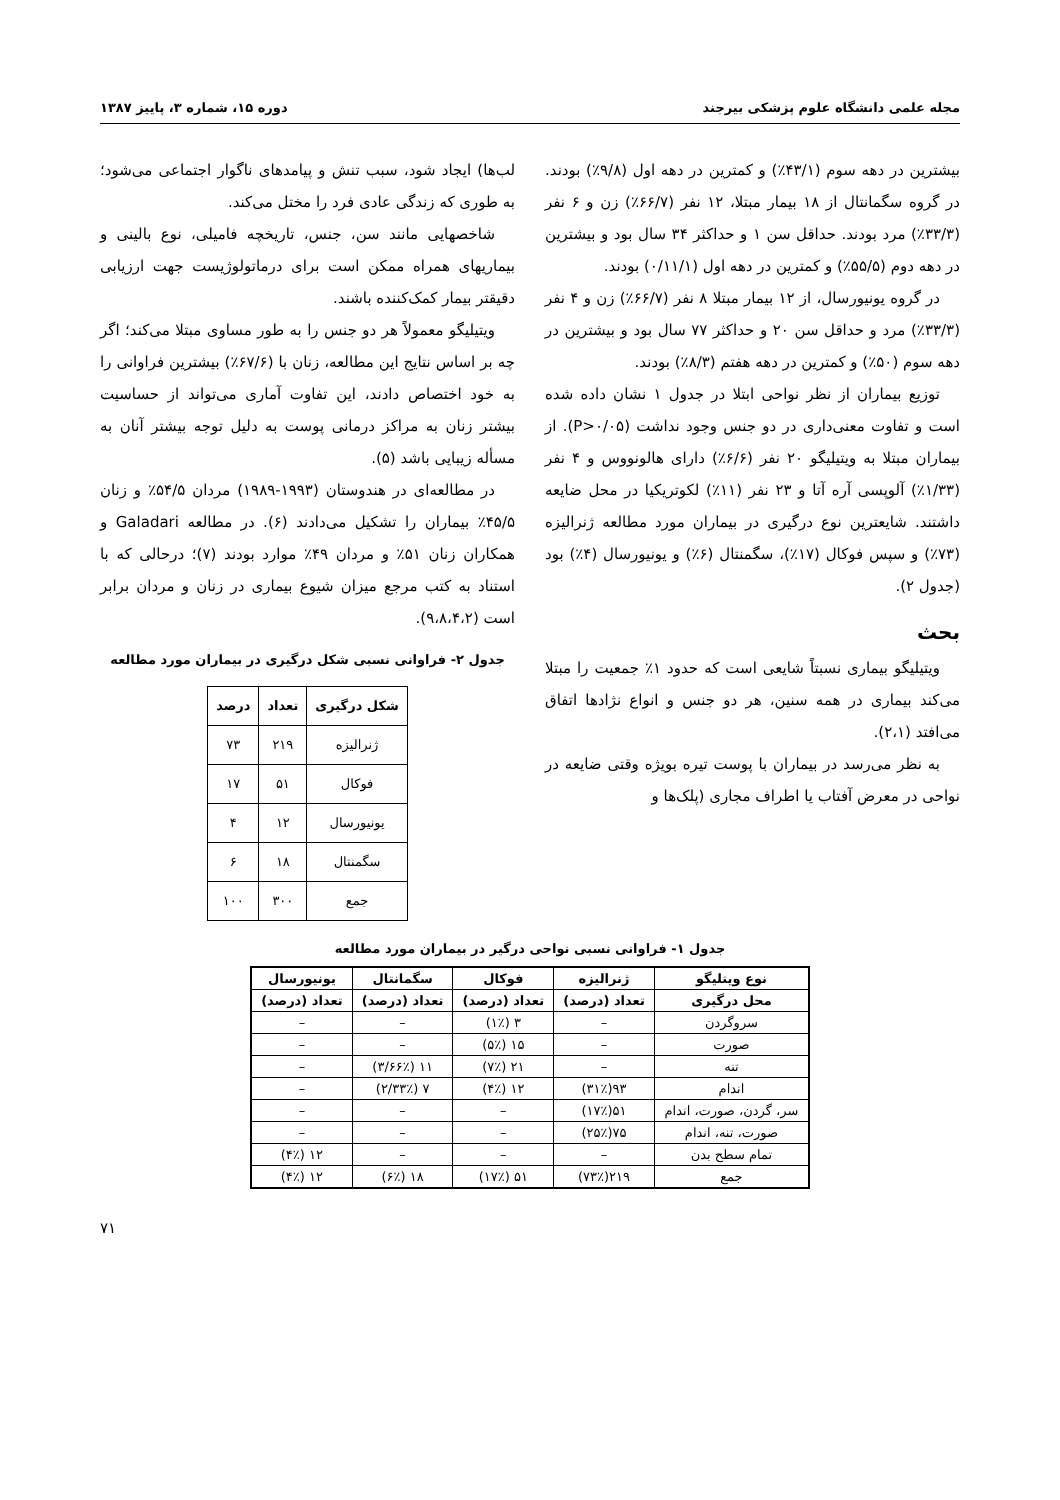مجله علمی دانشگاه علوم پزشکی بیرجند دوره ۱۵، شماره ۳، پاییز ۱۳۸۷
بیشترین در دهه سوم (۴۳/۱٪) و کمترین در دهه اول (۹/۸٪) بودند. در گروه سگمانتال از ۱۸ بیمار مبتلا، ۱۲ نفر (۶۶/۷٪) زن و ۶ نفر (۳۳/۳٪) مرد بودند. حداقل سن ۱ و حداکثر ۳۴ سال بود و بیشترین در دهه دوم (۵۵/۵٪) و کمترین در دهه اول (۰/۱۱/۱) بودند.
در گروه یونیورسال، از ۱۲ بیمار مبتلا ۸ نفر (۶۶/۷٪) زن و ۴ نفر (۳۳/۳٪) مرد و حداقل سن ۲۰ و حداکثر ۷۷ سال بود و بیشترین در دهه سوم (۵۰٪) و کمترین در دهه هفتم (۸/۳٪) بودند.
توزیع بیماران از نظر نواحی ابتلا در جدول ۱ نشان داده شده است و تفاوت معنی‌داری در دو جنس وجود نداشت (P>۰/۰۵). از بیماران مبتلا به ویتیلیگو ۲۰ نفر (۶/۶٪) دارای هالونووس و ۴ نفر (۱/۳۳٪) آلوپسی آره آتا و ۲۳ نفر (۱۱٪) لکوتریکیا در محل ضایعه داشتند. شایعترین نوع درگیری در بیماران مورد مطالعه ژنرالیزه (۷۳٪) و سپس فوکال (۱۷٪)، سگمنتال (۶٪) و یونیورسال (۴٪) بود (جدول ۲).
بحث
ویتیلیگو بیماری نسبتاً شایعی است که حدود ۱٪ جمعیت را مبتلا می‌کند بیماری در همه سنین، هر دو جنس و انواع نژادها اتفاق می‌افتد (۲،۱).
به نظر می‌رسد در بیماران با پوست تیره بویژه وقتی ضایعه در نواحی در معرض آفتاب یا اطراف مجاری (پلک‌ها و
لب‌ها) ایجاد شود، سبب تنش و پیامدهای ناگوار اجتماعی می‌شود؛ به طوری که زندگی عادی فرد را مختل می‌کند.
شاخصهایی مانند سن، جنس، تاریخچه فامیلی، نوع بالینی و بیماریهای همراه ممکن است برای درماتولوژیست جهت ارزیابی دقیقتر بیمار کمک‌کننده باشند.
ویتیلیگو معمولاً هر دو جنس را به طور مساوی مبتلا می‌کند؛ اگر چه بر اساس نتایج این مطالعه، زنان با (۶۷/۶٪) بیشترین فراوانی را به خود اختصاص دادند، این تفاوت آماری می‌تواند از حساسیت بیشتر زنان به مراکز درمانی پوست به دلیل توجه بیشتر آنان به مسأله زیبایی باشد (۵).
در مطالعه‌ای در هندوستان (۱۹۹۳-۱۹۸۹) مردان ۵۴/۵٪ و زنان ۴۵/۵٪ بیماران را تشکیل می‌دادند (۶). در مطالعه Galadari و همکاران زنان ۵۱٪ و مردان ۴۹٪ موارد بودند (۷)؛ درحالی که با استناد به کتب مرجع میزان شیوع بیماری در زنان و مردان برابر است (۹،۸،۴،۲).
جدول ۲- فراوانی نسبی شکل درگیری در بیماران مورد مطالعه
| شکل درگیری | تعداد | درصد |
| --- | --- | --- |
| ژنرالیزه | ۲۱۹ | ۷۳ |
| فوکال | ۵۱ | ۱۷ |
| یونیورسال | ۱۲ | ۴ |
| سگمنتال | ۱۸ | ۶ |
| جمع | ۳۰۰ | ۱۰۰ |
جدول ۱- فراوانی نسبی نواحی درگیر در بیماران مورد مطالعه
| نوع ویتلیگو | ژنرالیزه | فوکال | سگمانتال | یونیورسال |
| --- | --- | --- | --- | --- |
| محل درگیری | تعداد (درصد) | تعداد (درصد) | تعداد (درصد) | تعداد (درصد) |
| سروگردن | – | ۳ (۱٪) | – | – |
| صورت | – | ۱۵ (۵٪) | – | – |
| تنه | – | ۲۱ (۷٪) | ۱۱ (۳/۶۶٪) | – |
| اندام | ۹۳(۳۱٪) | ۱۲ (۴٪) | ۷ (۲/۳۳٪) | – |
| سر، گردن، صورت، اندام | ۵۱(۱۷٪) | – | – | – |
| صورت، تنه، اندام | ۷۵(۲۵٪) | – | – | – |
| تمام سطح بدن | – | – | – | ۱۲ (۴٪) |
| جمع | ۲۱۹(۷۳٪) | ۵۱ (۱۷٪) | ۱۸ (۶٪) | ۱۲ (۴٪) |
۷۱